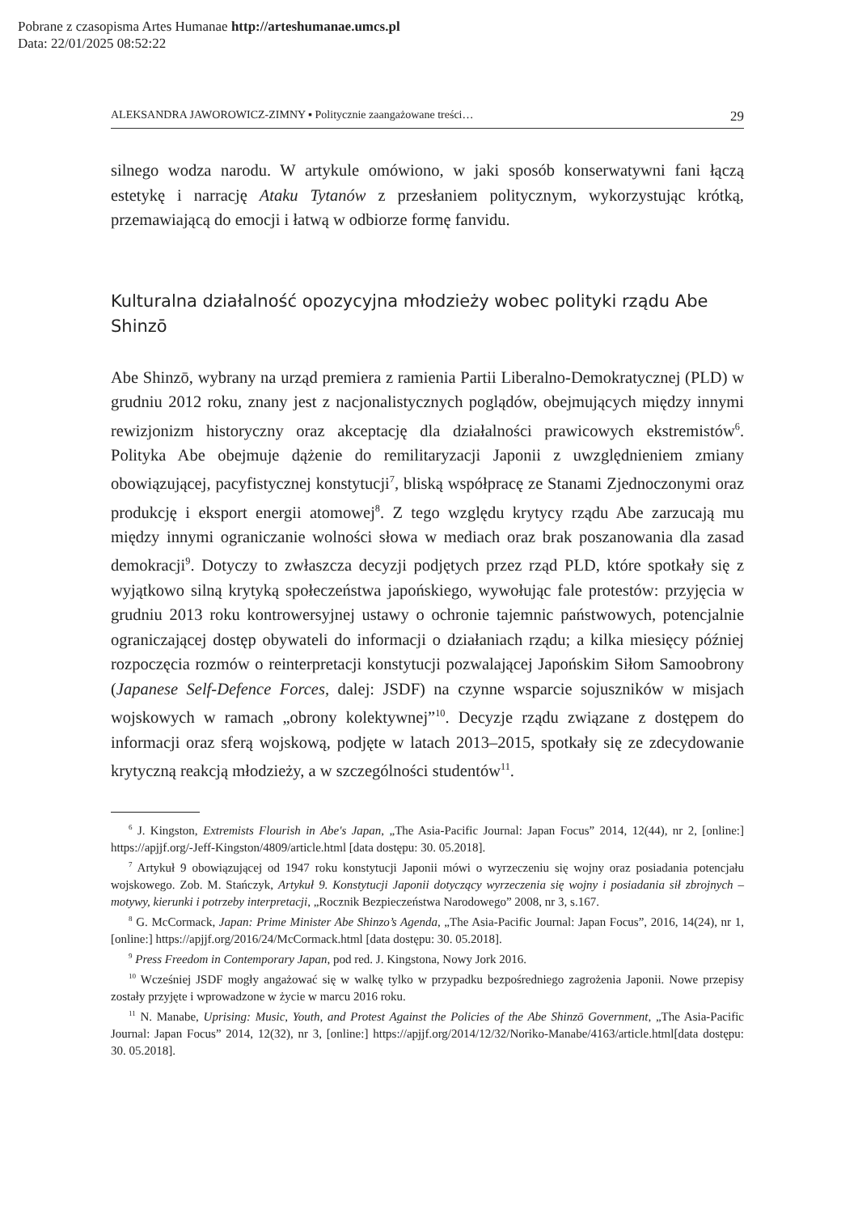Pobrane z czasopisma Artes Humanae http://arteshumanae.umcs.pl
Data: 22/01/2025 08:52:22
ALEKSANDRA JAWOROWICZ-ZIMNY ▪ Politycznie zaangażowane treści… 29
silnego wodza narodu. W artykule omówiono, w jaki sposób konserwatywni fani łączą estetykę i narrację Ataku Tytanów z przesłaniem politycznym, wykorzystując krótką, przemawiającą do emocji i łatwą w odbiorze formę fanvidu.
Kulturalna działalność opozycyjna młodzieży wobec polityki rządu Abe Shinzō
Abe Shinzō, wybrany na urząd premiera z ramienia Partii Liberalno-Demokratycznej (PLD) w grudniu 2012 roku, znany jest z nacjonalistycznych poglądów, obejmujących między innymi rewizjonizm historyczny oraz akceptację dla działalności prawicowych ekstremistów<sup>6</sup>. Polityka Abe obejmuje dążenie do remilitaryzacji Japonii z uwzględnieniem zmiany obowiązującej, pacyfistycznej konstytucji<sup>7</sup>, bliską współpracę ze Stanami Zjednoczonymi oraz produkcję i eksport energii atomowej<sup>8</sup>. Z tego względu krytycy rządu Abe zarzucają mu między innymi ograniczanie wolności słowa w mediach oraz brak poszanowania dla zasad demokracji<sup>9</sup>. Dotyczy to zwłaszcza decyzji podjętych przez rząd PLD, które spotkały się z wyjątkowo silną krytyką społeczeństwa japońskiego, wywołując fale protestów: przyjęcia w grudniu 2013 roku kontrowersyjnej ustawy o ochronie tajemnic państwowych, potencjalnie ograniczającej dostęp obywateli do informacji o działaniach rządu; a kilka miesięcy później rozpoczęcia rozmów o reinterpretacji konstytucji pozwalającej Japońskim Siłom Samoobrony (Japanese Self-Defence Forces, dalej: JSDF) na czynne wsparcie sojuszników w misjach wojskowych w ramach „obrony kolektywnej”<sup>10</sup>. Decyzje rządu związane z dostępem do informacji oraz sferą wojskową, podjęte w latach 2013–2015, spotkały się ze zdecydowanie krytyczną reakcją młodzieży, a w szczególności studentów<sup>11</sup>.
<sup>6</sup> J. Kingston, Extremists Flourish in Abe's Japan, „The Asia-Pacific Journal: Japan Focus” 2014, 12(44), nr 2, [online:] https://apjjf.org/-Jeff-Kingston/4809/article.html [data dostępu: 30. 05.2018].
<sup>7</sup> Artykuł 9 obowiązującej od 1947 roku konstytucji Japonii mówi o wyrzeczeniu się wojny oraz posiadania potencjału wojskowego. Zob. M. Stańczyk, Artykuł 9. Konstytucji Japonii dotyczący wyrzeczenia się wojny i posiadania sił zbrojnych – motywy, kierunki i potrzeby interpretacji, „Rocznik Bezpieczeństwa Narodowego” 2008, nr 3, s.167.
<sup>8</sup> G. McCormack, Japan: Prime Minister Abe Shinzo’s Agenda, „The Asia-Pacific Journal: Japan Focus”, 2016, 14(24), nr 1, [online:] https://apjjf.org/2016/24/McCormack.html [data dostępu: 30. 05.2018].
<sup>9</sup> Press Freedom in Contemporary Japan, pod red. J. Kingstona, Nowy Jork 2016.
<sup>10</sup> Wcześniej JSDF mogły angażować się w walkę tylko w przypadku bezpośredniego zagrożenia Japonii. Nowe przepisy zostały przyjęte i wprowadzone w życie w marcu 2016 roku.
<sup>11</sup> N. Manabe, Uprising: Music, Youth, and Protest Against the Policies of the Abe Shinzō Government, „The Asia-Pacific Journal: Japan Focus” 2014, 12(32), nr 3, [online:] https://apjjf.org/2014/12/32/Noriko-Manabe/4163/article.html[data dostępu: 30. 05.2018].